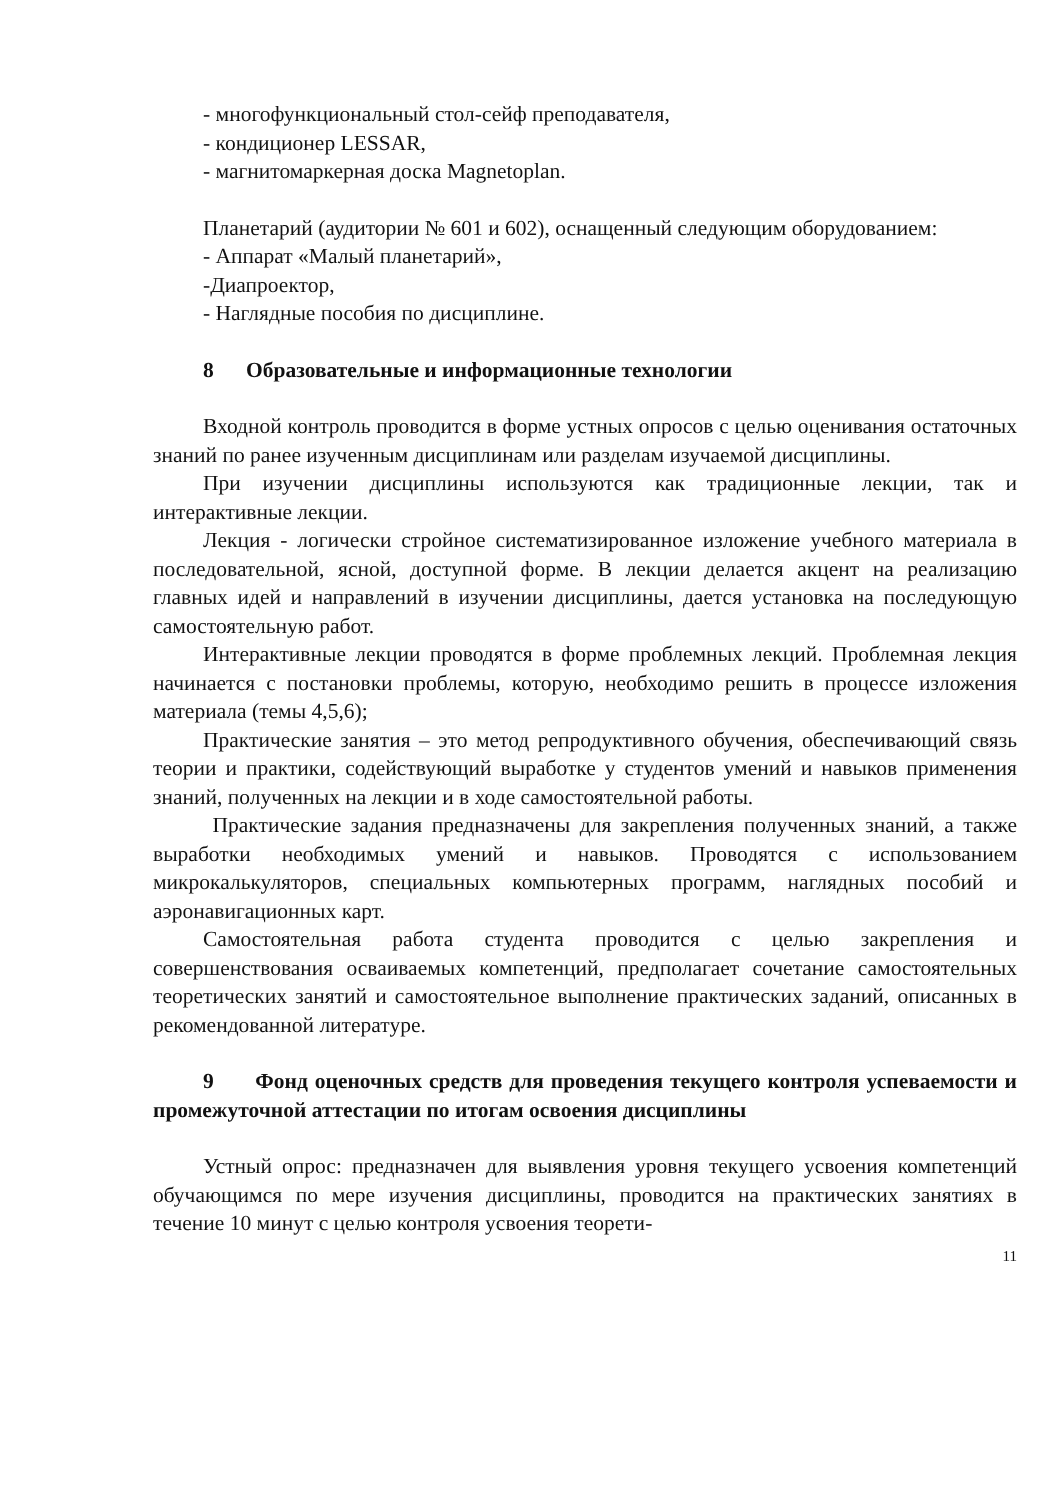- многофункциональный стол-сейф преподавателя,
- кондиционер LESSAR,
- магнитомаркерная доска Magnetoplan.
Планетарий (аудитории № 601 и 602), оснащенный следующим оборудованием:
- Аппарат «Малый планетарий»,
-Диапроектор,
- Наглядные пособия по дисциплине.
8 Образовательные и информационные технологии
Входной контроль проводится в форме устных опросов с целью оценивания остаточных знаний по ранее изученным дисциплинам или разделам изучаемой дисциплины.
При изучении дисциплины используются как традиционные лекции, так и интерактивные лекции.
Лекция - логически стройное систематизированное изложение учебного материала в последовательной, ясной, доступной форме. В лекции делается акцент на реализацию главных идей и направлений в изучении дисциплины, дается установка на последующую самостоятельную работ.
Интерактивные лекции проводятся в форме проблемных лекций. Проблемная лекция начинается с постановки проблемы, которую, необходимо решить в процессе изложения материала (темы 4,5,6);
Практические занятия – это метод репродуктивного обучения, обеспечивающий связь теории и практики, содействующий выработке у студентов умений и навыков применения знаний, полученных на лекции и в ходе самостоятельной работы.
Практические задания предназначены для закрепления полученных знаний, а также выработки необходимых умений и навыков. Проводятся с использованием микрокалькуляторов, специальных компьютерных программ, наглядных пособий и аэронавигационных карт.
Самостоятельная работа студента проводится с целью закрепления и совершенствования осваиваемых компетенций, предполагает сочетание самостоятельных теоретических занятий и самостоятельное выполнение практических заданий, описанных в рекомендованной литературе.
9 Фонд оценочных средств для проведения текущего контроля успеваемости и промежуточной аттестации по итогам освоения дисциплины
Устный опрос: предназначен для выявления уровня текущего усвоения компетенций обучающимся по мере изучения дисциплины, проводится на практических занятиях в течение 10 минут с целью контроля усвоения теорети-
11